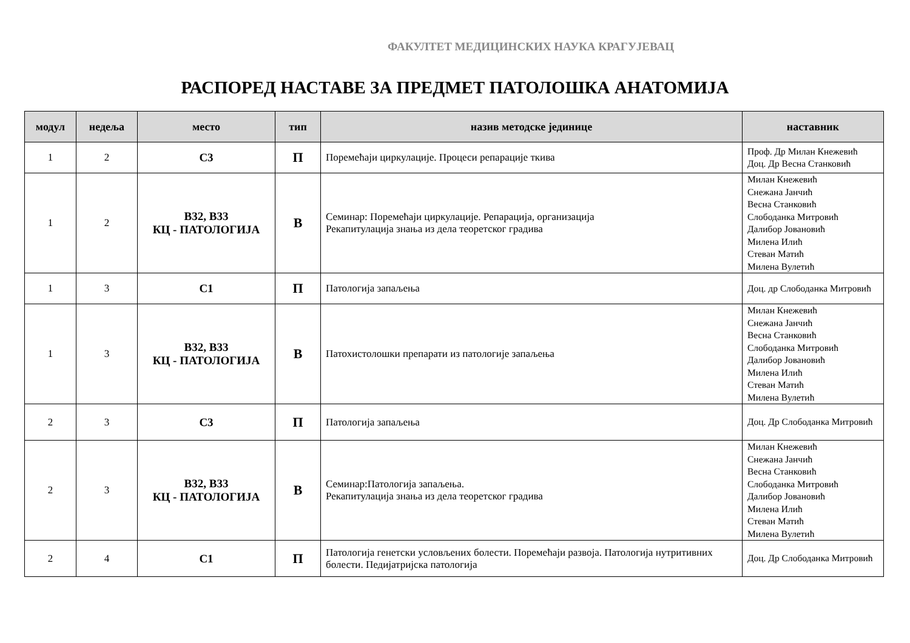ФАКУЛТЕТ МЕДИЦИНСКИХ НАУКА КРАГУЈЕВАЦ
РАСПОРЕД НАСТАВЕ ЗА ПРЕДМЕТ ПАТОЛОШКА АНАТОМИЈА
| модул | недеља | место | тип | назив методске јединице | наставник |
| --- | --- | --- | --- | --- | --- |
| 1 | 2 | С3 | П | Поремећаји циркулације. Процеси репарације ткива | Проф. Др Милан Кнежевић Доц. Др Весна Станковић |
| 1 | 2 | В32, В33 КЦ - ПАТОЛОГИЈА | В | Семинар: Поремећаји циркулације. Репарација, организација Рекапитулација знања из дела теоретског градива | Милан Кнежевић Снежана Јанчић Весна Станковић Слободанка Митровић Далибор Јовановић Милена Илић Стеван Матић Милена Вулетић |
| 1 | 3 | С1 | П | Патологија запаљења | Доц. др Слободанка Митровић |
| 1 | 3 | В32, В33 КЦ - ПАТОЛОГИЈА | В | Патохистолошки препарати из патологије запаљења | Милан Кнежевић Снежана Јанчић Весна Станковић Слободанка Митровић Далибор Јовановић Милена Илић Стеван Матић Милена Вулетић |
| 2 | 3 | С3 | П | Патологија запаљења | Доц. Др Слободанка Митровић |
| 2 | 3 | В32, В33 КЦ - ПАТОЛОГИЈА | В | Семинар:Патологија запаљења. Рекапитулација знања из дела теоретског градива | Милан Кнежевић Снежана Јанчић Весна Станковић Слободанка Митровић Далибор Јовановић Милена Илић Стеван Матић Милена Вулетић |
| 2 | 4 | С1 | П | Патологија генетски условљених болести. Поремећаји развоја. Патологија нутритивних болести. Педијатријска патологија | Доц. Др Слободанка Митровић |